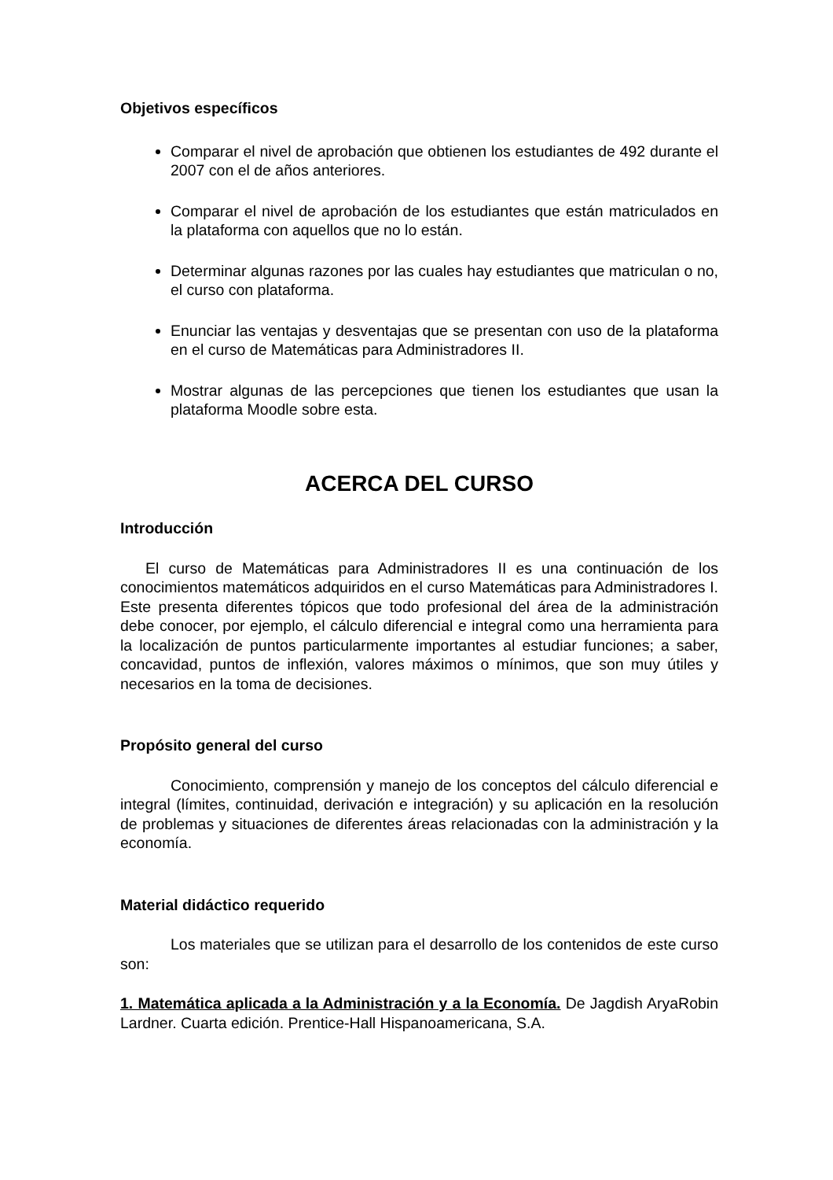Objetivos específicos
Comparar el nivel de aprobación que obtienen los estudiantes de 492 durante el 2007 con el de años anteriores.
Comparar el nivel de aprobación de los estudiantes que están matriculados en la plataforma con aquellos que no lo están.
Determinar algunas razones por las cuales hay estudiantes que matriculan o no, el curso con plataforma.
Enunciar las ventajas y desventajas que se presentan con uso de la plataforma en el curso de Matemáticas para Administradores II.
Mostrar algunas de las percepciones que tienen los estudiantes que usan la plataforma Moodle sobre esta.
ACERCA DEL CURSO
Introducción
El curso de Matemáticas para Administradores II es una continuación de los conocimientos matemáticos adquiridos en el curso Matemáticas para Administradores I. Este presenta diferentes tópicos que todo profesional del área de la administración debe conocer, por ejemplo, el cálculo diferencial e integral como una herramienta para la localización de puntos particularmente importantes al estudiar funciones; a saber, concavidad, puntos de inflexión, valores máximos o mínimos, que son muy útiles y necesarios en la toma de decisiones.
Propósito general del curso
Conocimiento, comprensión y manejo de los conceptos del cálculo diferencial e integral (límites, continuidad, derivación e integración) y su aplicación en la resolución de problemas y situaciones de diferentes áreas relacionadas con la administración y la economía.
Material didáctico requerido
Los materiales que se utilizan para el desarrollo de los contenidos de este curso son:
1. Matemática aplicada a la Administración y a la Economía. De Jagdish AryaRobin Lardner. Cuarta edición. Prentice-Hall Hispanoamericana, S.A.